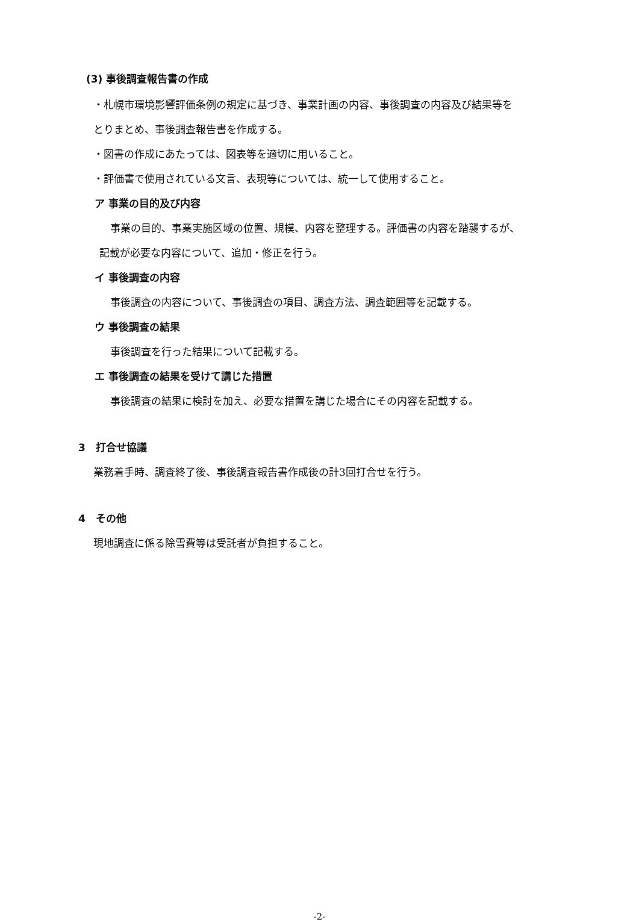(3) 事後調査報告書の作成
・札幌市環境影響評価条例の規定に基づき、事業計画の内容、事後調査の内容及び結果等を
とりまとめ、事後調査報告書を作成する。
・図書の作成にあたっては、図表等を適切に用いること。
・評価書で使用されている文言、表現等については、統一して使用すること。
ア 事業の目的及び内容
事業の目的、事業実施区域の位置、規模、内容を整理する。評価書の内容を踏襲するが、
記載が必要な内容について、追加・修正を行う。
イ 事後調査の内容
事後調査の内容について、事後調査の項目、調査方法、調査範囲等を記載する。
ウ 事後調査の結果
事後調査を行った結果について記載する。
エ 事後調査の結果を受けて講じた措置
事後調査の結果に検討を加え、必要な措置を講じた場合にその内容を記載する。
3　打合せ協議
業務着手時、調査終了後、事後調査報告書作成後の計3回打合せを行う。
4　その他
現地調査に係る除雪費等は受託者が負担すること。
-2-